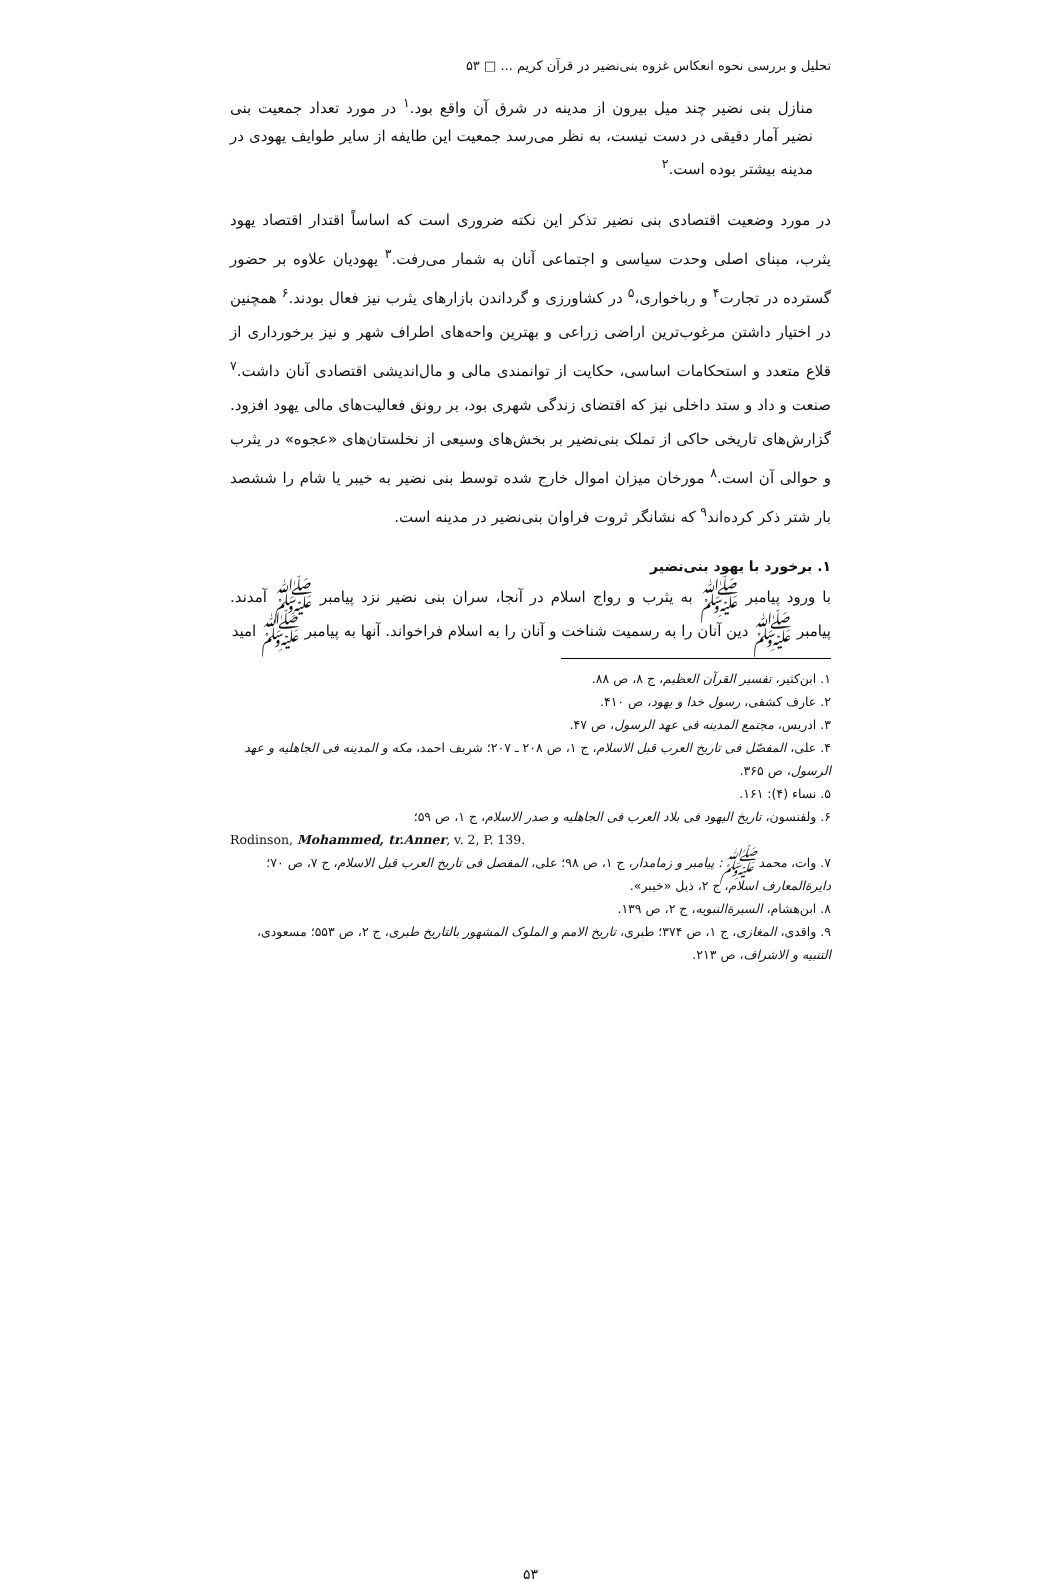تحلیل و بررسی نحوه انعکاس غزوه بنی‌نضیر در قرآن کریم ... □ ۵۳
منازل بنی نضیر چند میل بیرون از مدینه در شرق آن واقع بود.<sup>۱</sup> در مورد تعداد جمعیت بنی نضیر آمار دقیقی در دست نیست، به نظر می‌رسد جمعیت این طایفه از سایر طوایف یهودی در مدینه بیشتر بوده است.<sup>۲</sup>
در مورد وضعیت اقتصادی بنی نضیر تذکر این نکته ضروری است که اساساً اقتدار اقتصاد یهود یثرب، مبنای اصلی وحدت سیاسی و اجتماعی آنان به شمار می‌رفت.<sup>۳</sup> یهودیان علاوه بر حضور گسترده در تجارت<sup>۴</sup> و رباخواری،<sup>۵</sup> در کشاورزی و گرداندن بازارهای یثرب نیز فعال بودند.<sup>۶</sup> همچنین در اختیار داشتن مرغوب‌ترین اراضی زراعی و بهترین واحه‌های اطراف شهر و نیز برخورداری از قلاع متعدد و استحکامات اساسی، حکایت از توانمندی مالی و مال‌اندیشی اقتصادی آنان داشت.<sup>۷</sup> صنعت و داد و ستد داخلی نیز که اقتضای زندگی شهری بود، بر رونق فعالیت‌های مالی یهود افزود. گزارش‌های تاریخی حاکی از تملک بنی‌نضیر بر بخش‌های وسیعی از نخلستان‌های «عجوه» در یثرب و حوالی آن است.<sup>۸</sup> مورخان میزان اموال خارج شده توسط بنی نضیر به خیبر یا شام را ششصد بار شتر ذکر کرده‌اند<sup>۹</sup> که نشانگر ثروت فراوان بنی‌نضیر در مدینه است.
۱. برخورد با یهود بنی‌نضیر
با ورود پیامبر ﷺ به یثرب و رواج اسلام در آنجا، سران بنی نضیر نزد پیامبر ﷺ آمدند. پیامبر ﷺ دین آنان را به رسمیت شناخت و آنان را به اسلام فراخواند. آنها به پیامبر ﷺ امید
۱. ابن‌کثیر، تفسیر القرآن العظیم، ج ۸، ص ۸۸.
۲. عارف کشفی، رسول خدا و یهود، ص ۴۱۰.
۳. ادریس، مجتمع المدینه فی عهد الرسول، ص ۴۷.
۴. علی، المفصّل فی تاریخ العرب قبل الاسلام، ج ۱، ص ۲۰۸ ـ ۲۰۷؛ شریف احمد، مکه و المدینه فی الجاهلیه و عهد الرسول، ص ۳۶۵.
۵. نساء (۴): ۱۶۱.
۶. ولفنسون، تاریخ الیهود فی بلاد العرب فی الجاهلیه و صدر الاسلام، ج ۱، ص ۵۹؛
Rodinson, Mohammed, tr.Anner, v. 2, P. 139.
۷. وات، محمد ﷺ: پیامبر و زمامدار، ج ۱، ص ۹۸؛ علی، المفصل فی تاریخ العرب قبل الاسلام، ج ۷، ص ۷۰؛ دایرةالمعارف اسلام، ج ۲، ذیل «خیبر».
۸. ابن‌هشام، السیرةالنبویه، ج ۲، ص ۱۳۹.
۹. واقدی، المغازی، ج ۱، ص ۳۷۴؛ طبری، تاریخ الامم و الملوک المشهور بالتاریخ طبری، ج ۲، ص ۵۵۳؛ مسعودی، التنبیه و الاشراف، ص ۲۱۳.
۵۳